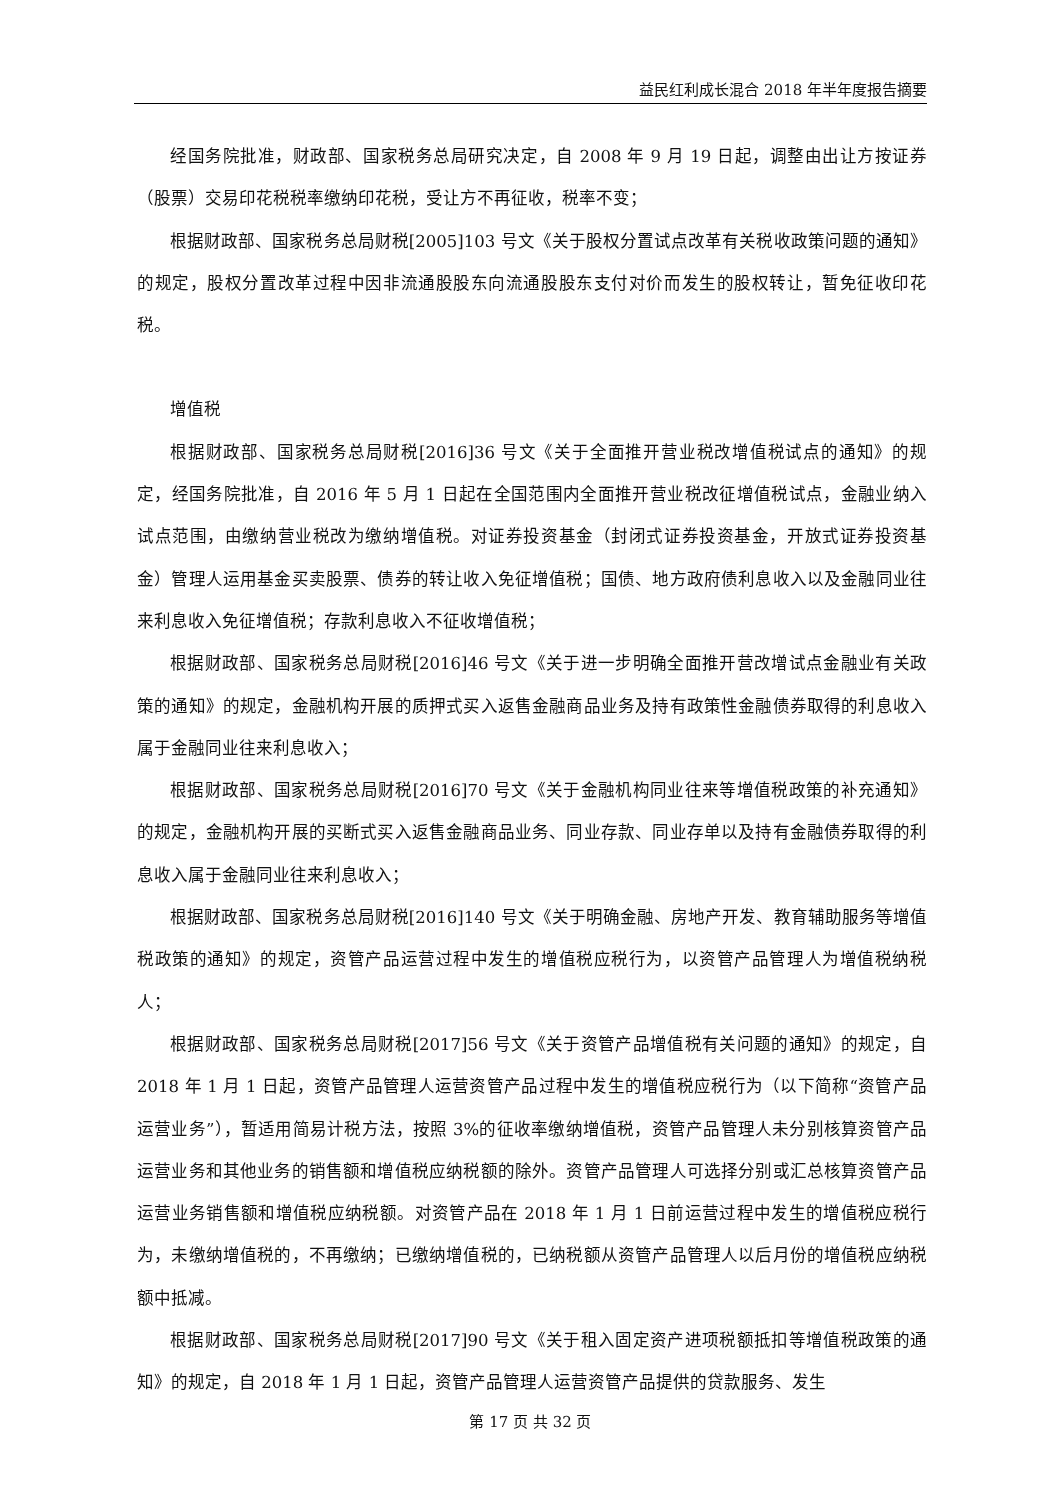益民红利成长混合 2018 年半年度报告摘要
经国务院批准，财政部、国家税务总局研究决定，自 2008 年 9 月 19 日起，调整由出让方按证券（股票）交易印花税税率缴纳印花税，受让方不再征收，税率不变；
根据财政部、国家税务总局财税[2005]103 号文《关于股权分置试点改革有关税收政策问题的通知》的规定，股权分置改革过程中因非流通股股东向流通股股东支付对价而发生的股权转让，暂免征收印花税。
增值税
根据财政部、国家税务总局财税[2016]36 号文《关于全面推开营业税改增值税试点的通知》的规定，经国务院批准，自 2016 年 5 月 1 日起在全国范围内全面推开营业税改征增值税试点，金融业纳入试点范围，由缴纳营业税改为缴纳增值税。对证券投资基金（封闭式证券投资基金，开放式证券投资基金）管理人运用基金买卖股票、债券的转让收入免征增值税；国债、地方政府债利息收入以及金融同业往来利息收入免征增值税；存款利息收入不征收增值税；
根据财政部、国家税务总局财税[2016]46 号文《关于进一步明确全面推开营改增试点金融业有关政策的通知》的规定，金融机构开展的质押式买入返售金融商品业务及持有政策性金融债券取得的利息收入属于金融同业往来利息收入；
根据财政部、国家税务总局财税[2016]70 号文《关于金融机构同业往来等增值税政策的补充通知》的规定，金融机构开展的买断式买入返售金融商品业务、同业存款、同业存单以及持有金融债券取得的利息收入属于金融同业往来利息收入；
根据财政部、国家税务总局财税[2016]140 号文《关于明确金融、房地产开发、教育辅助服务等增值税政策的通知》的规定，资管产品运营过程中发生的增值税应税行为，以资管产品管理人为增值税纳税人；
根据财政部、国家税务总局财税[2017]56 号文《关于资管产品增值税有关问题的通知》的规定，自 2018 年 1 月 1 日起，资管产品管理人运营资管产品过程中发生的增值税应税行为（以下简称“资管产品运营业务”），暂适用简易计税方法，按照 3%的征收率缴纳增值税，资管产品管理人未分别核算资管产品运营业务和其他业务的销售额和增值税应纳税额的除外。资管产品管理人可选择分别或汇总核算资管产品运营业务销售额和增值税应纳税额。对资管产品在 2018 年 1 月 1 日前运营过程中发生的增值税应税行为，未缴纳增值税的，不再缴纳；已缴纳增值税的，已纳税额从资管产品管理人以后月份的增值税应纳税额中抵减。
根据财政部、国家税务总局财税[2017]90 号文《关于租入固定资产进项税额抵扣等增值税政策的通知》的规定，自 2018 年 1 月 1 日起，资管产品管理人运营资管产品提供的贷款服务、发生
第 17 页 共 32 页